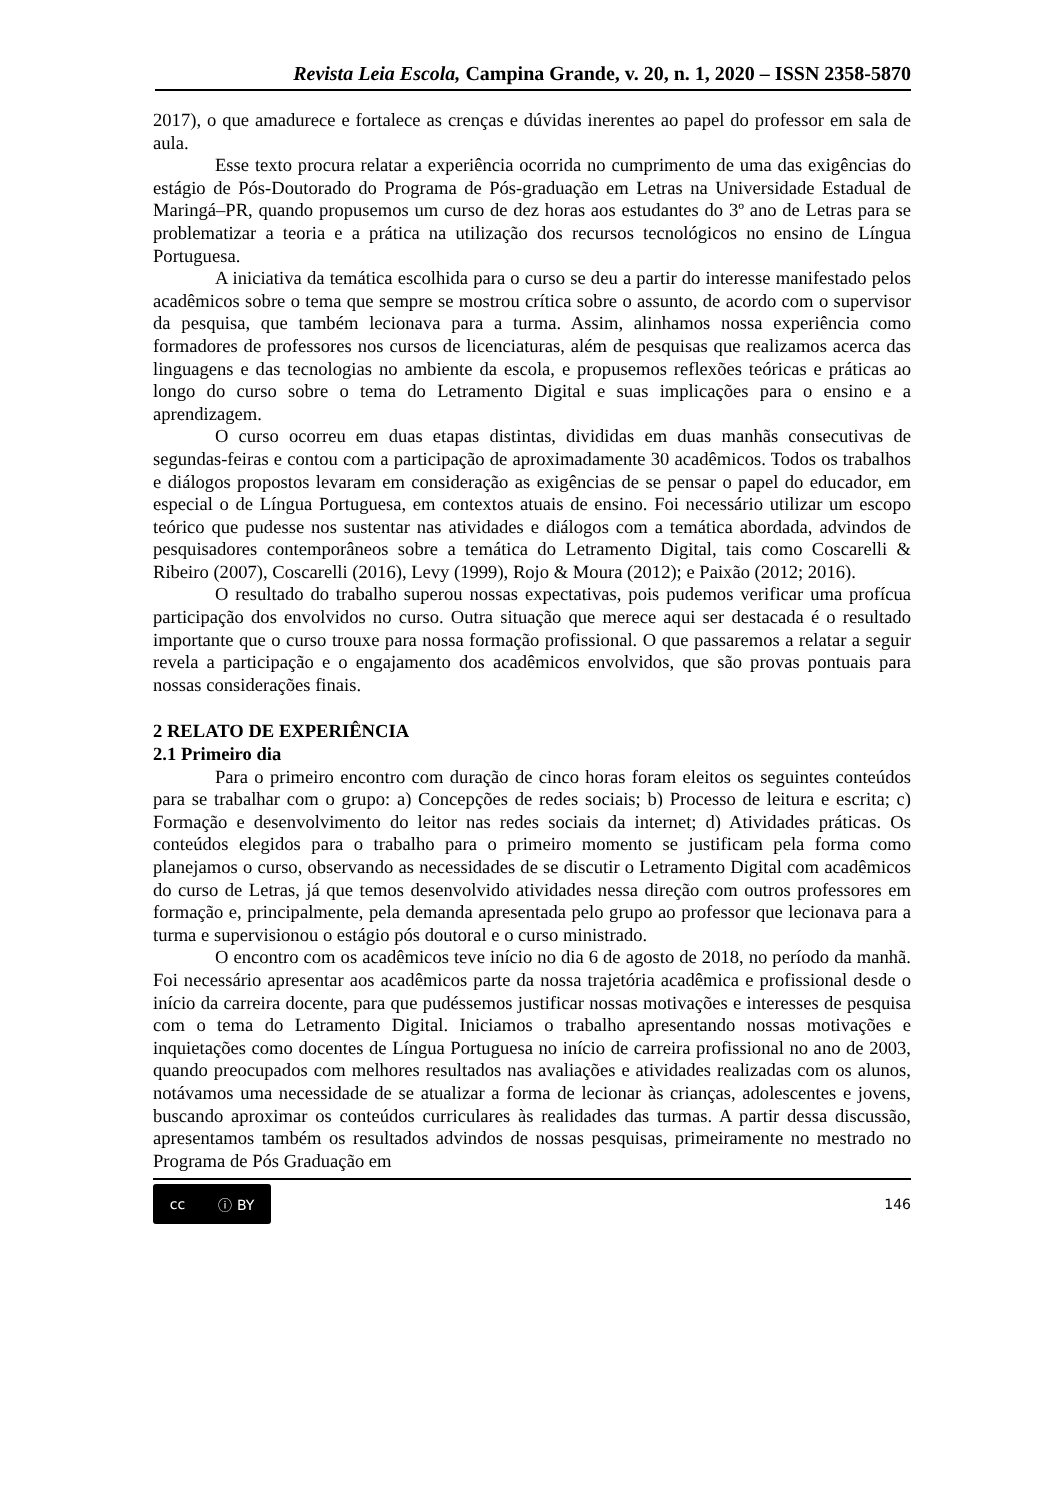Revista Leia Escola, Campina Grande, v. 20, n. 1, 2020 – ISSN 2358-5870
2017), o que amadurece e fortalece as crenças e dúvidas inerentes ao papel do professor em sala de aula.
Esse texto procura relatar a experiência ocorrida no cumprimento de uma das exigências do estágio de Pós-Doutorado do Programa de Pós-graduação em Letras na Universidade Estadual de Maringá–PR, quando propusemos um curso de dez horas aos estudantes do 3º ano de Letras para se problematizar a teoria e a prática na utilização dos recursos tecnológicos no ensino de Língua Portuguesa.
A iniciativa da temática escolhida para o curso se deu a partir do interesse manifestado pelos acadêmicos sobre o tema que sempre se mostrou crítica sobre o assunto, de acordo com o supervisor da pesquisa, que também lecionava para a turma. Assim, alinhamos nossa experiência como formadores de professores nos cursos de licenciaturas, além de pesquisas que realizamos acerca das linguagens e das tecnologias no ambiente da escola, e propusemos reflexões teóricas e práticas ao longo do curso sobre o tema do Letramento Digital e suas implicações para o ensino e a aprendizagem.
O curso ocorreu em duas etapas distintas, divididas em duas manhãs consecutivas de segundas-feiras e contou com a participação de aproximadamente 30 acadêmicos. Todos os trabalhos e diálogos propostos levaram em consideração as exigências de se pensar o papel do educador, em especial o de Língua Portuguesa, em contextos atuais de ensino. Foi necessário utilizar um escopo teórico que pudesse nos sustentar nas atividades e diálogos com a temática abordada, advindos de pesquisadores contemporâneos sobre a temática do Letramento Digital, tais como Coscarelli & Ribeiro (2007), Coscarelli (2016), Levy (1999), Rojo & Moura (2012); e Paixão (2012; 2016).
O resultado do trabalho superou nossas expectativas, pois pudemos verificar uma profícua participação dos envolvidos no curso. Outra situação que merece aqui ser destacada é o resultado importante que o curso trouxe para nossa formação profissional. O que passaremos a relatar a seguir revela a participação e o engajamento dos acadêmicos envolvidos, que são provas pontuais para nossas considerações finais.
2 RELATO DE EXPERIÊNCIA
2.1 Primeiro dia
Para o primeiro encontro com duração de cinco horas foram eleitos os seguintes conteúdos para se trabalhar com o grupo: a) Concepções de redes sociais; b) Processo de leitura e escrita; c) Formação e desenvolvimento do leitor nas redes sociais da internet; d) Atividades práticas. Os conteúdos elegidos para o trabalho para o primeiro momento se justificam pela forma como planejamos o curso, observando as necessidades de se discutir o Letramento Digital com acadêmicos do curso de Letras, já que temos desenvolvido atividades nessa direção com outros professores em formação e, principalmente, pela demanda apresentada pelo grupo ao professor que lecionava para a turma e supervisionou o estágio pós doutoral e o curso ministrado.
O encontro com os acadêmicos teve início no dia 6 de agosto de 2018, no período da manhã. Foi necessário apresentar aos acadêmicos parte da nossa trajetória acadêmica e profissional desde o início da carreira docente, para que pudéssemos justificar nossas motivações e interesses de pesquisa com o tema do Letramento Digital. Iniciamos o trabalho apresentando nossas motivações e inquietações como docentes de Língua Portuguesa no início de carreira profissional no ano de 2003, quando preocupados com melhores resultados nas avaliações e atividades realizadas com os alunos, notávamos uma necessidade de se atualizar a forma de lecionar às crianças, adolescentes e jovens, buscando aproximar os conteúdos curriculares às realidades das turmas. A partir dessa discussão, apresentamos também os resultados advindos de nossas pesquisas, primeiramente no mestrado no Programa de Pós Graduação em
cc ⓘ BY
146